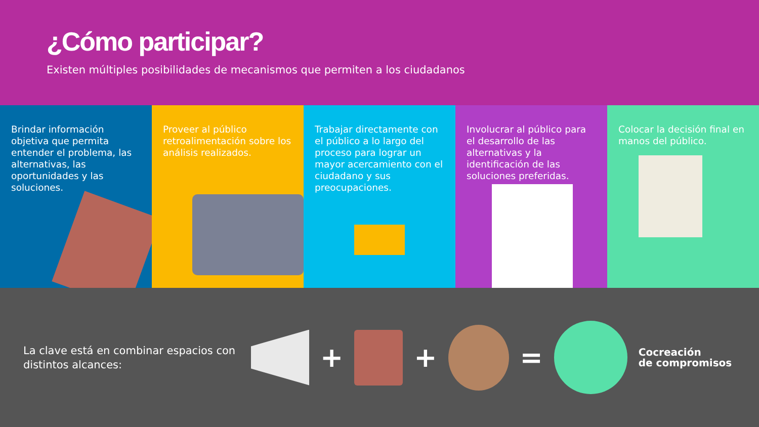¿Cómo participar?
Existen múltiples posibilidades de mecanismos que permiten a los ciudadanos
Brindar información objetiva que permita entender el problema, las alternativas, las oportunidades y las soluciones.
Proveer al público retroalimentación sobre los análisis realizados.
Trabajar directamente con el público a lo largo del proceso para lograr un mayor acercamiento con el ciudadano y sus preocupaciones.
Involucrar al público para el desarrollo de las alternativas y la identificación de las soluciones preferidas.
Colocar la decisión final en manos del público.
La clave está en combinar espacios con distintos alcances:
+ + =
Cocreación
de compromisos